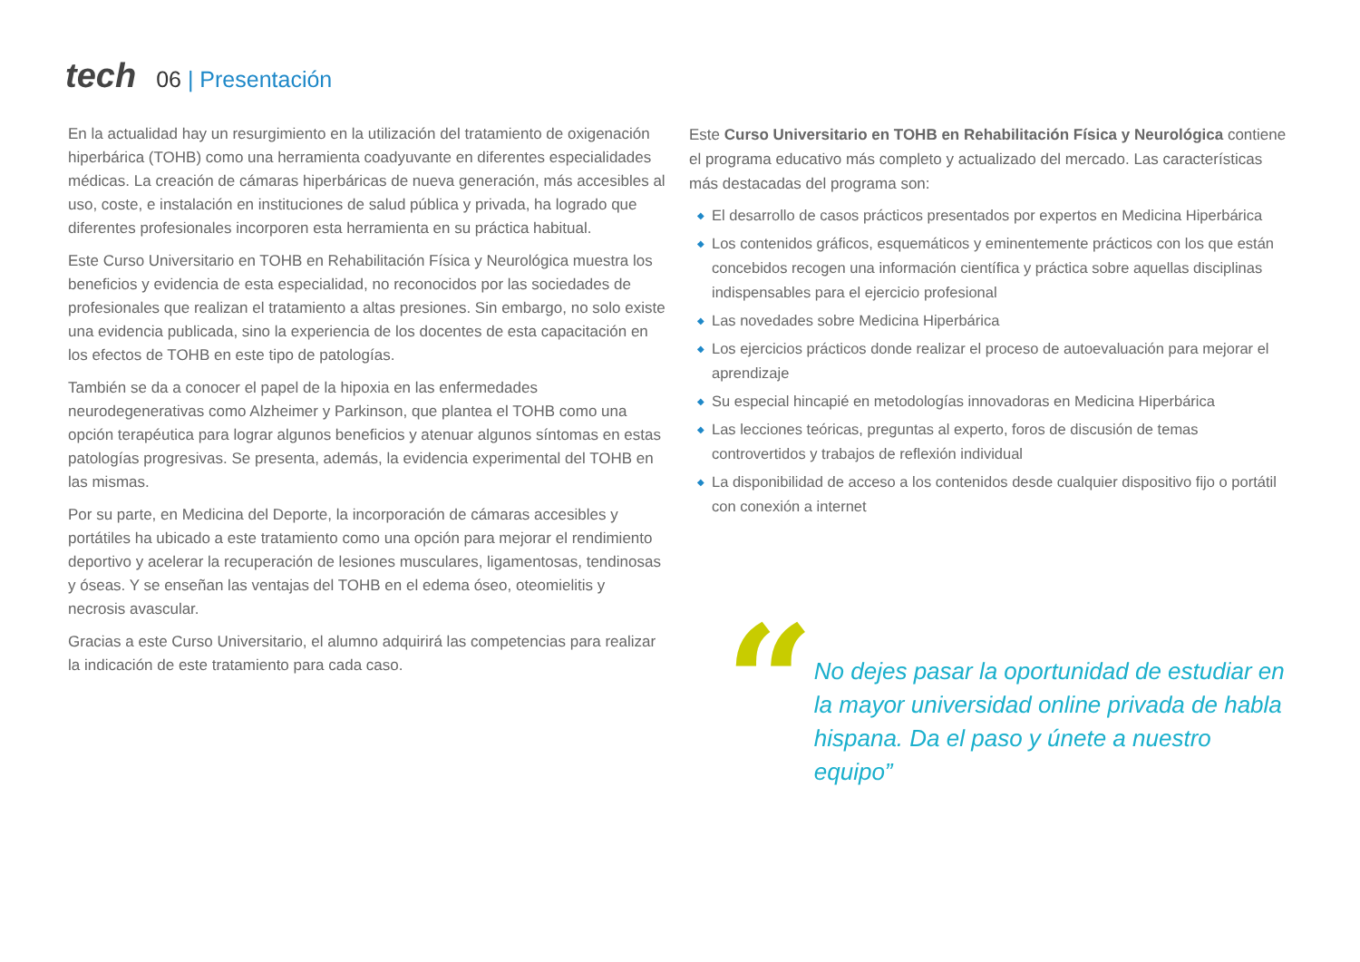tech
06 | Presentación
En la actualidad hay un resurgimiento en la utilización del tratamiento de oxigenación hiperbárica (TOHB) como una herramienta coadyuvante en diferentes especialidades médicas. La creación de cámaras hiperbáricas de nueva generación, más accesibles al uso, coste, e instalación en instituciones de salud pública y privada, ha logrado que diferentes profesionales incorporen esta herramienta en su práctica habitual.
Este Curso Universitario en TOHB en Rehabilitación Física y Neurológica muestra los beneficios y evidencia de esta especialidad, no reconocidos por las sociedades de profesionales que realizan el tratamiento a altas presiones. Sin embargo, no solo existe una evidencia publicada, sino la experiencia de los docentes de esta capacitación en los efectos de TOHB en este tipo de patologías.
También se da a conocer el papel de la hipoxia en las enfermedades neurodegenerativas como Alzheimer y Parkinson, que plantea el TOHB como una opción terapéutica para lograr algunos beneficios y atenuar algunos síntomas en estas patologías progresivas. Se presenta, además, la evidencia experimental del TOHB en las mismas.
Por su parte, en Medicina del Deporte, la incorporación de cámaras accesibles y portátiles ha ubicado a este tratamiento como una opción para mejorar el rendimiento deportivo y acelerar la recuperación de lesiones musculares, ligamentosas, tendinosas y óseas. Y se enseñan las ventajas del TOHB en el edema óseo, oteomielitis y necrosis avascular.
Gracias a este Curso Universitario, el alumno adquirirá las competencias para realizar la indicación de este tratamiento para cada caso.
Este Curso Universitario en TOHB en Rehabilitación Física y Neurológica contiene el programa educativo más completo y actualizado del mercado. Las características más destacadas del programa son:
◆ El desarrollo de casos prácticos presentados por expertos en Medicina Hiperbárica
◆ Los contenidos gráficos, esquemáticos y eminentemente prácticos con los que están concebidos recogen una información científica y práctica sobre aquellas disciplinas indispensables para el ejercicio profesional
◆ Las novedades sobre Medicina Hiperbárica
◆ Los ejercicios prácticos donde realizar el proceso de autoevaluación para mejorar el aprendizaje
◆ Su especial hincapié en metodologías innovadoras en Medicina Hiperbárica
◆ Las lecciones teóricas, preguntas al experto, foros de discusión de temas controvertidos y trabajos de reflexión individual
◆ La disponibilidad de acceso a los contenidos desde cualquier dispositivo fijo o portátil con conexión a internet
“
No dejes pasar la oportunidad de estudiar en la mayor universidad online privada de habla hispana. Da el paso y únete a nuestro equipo”